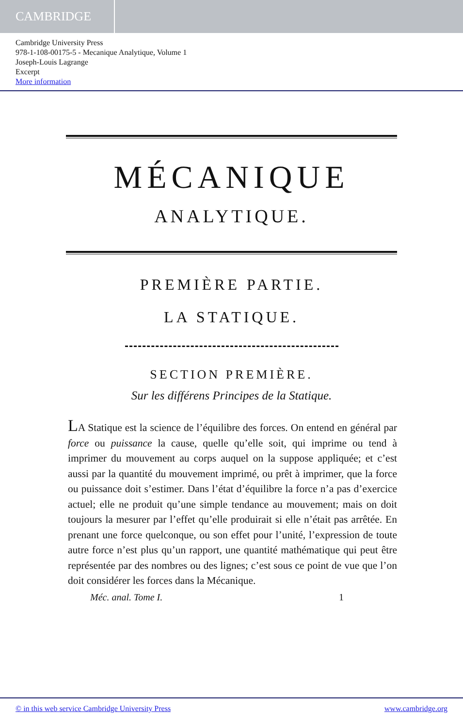CAMBRIDGE
Cambridge University Press
978-1-108-00175-5 - Mecanique Analytique, Volume 1
Joseph-Louis Lagrange
Excerpt
More information
MÉCANIQUE
ANALYTIQUE.
PREMIÈRE PARTIE.
LA STATIQUE.
SECTION PREMIÈRE.
Sur les différens Principes de la Statique.
LA Statique est la science de l’équilibre des forces. On entend en général par force ou puissance la cause, quelle qu’elle soit, qui imprime ou tend à imprimer du mouvement au corps auquel on la suppose appliquée; et c’est aussi par la quantité du mouvement imprimé, ou prêt à imprimer, que la force ou puissance doit s’estimer. Dans l’état d’équilibre la force n’a pas d’exercice actuel; elle ne produit qu’une simple tendance au mouvement; mais on doit toujours la mesurer par l’effet qu’elle produirait si elle n’était pas arrêtée. En prenant une force quelconque, ou son effet pour l’unité, l’expression de toute autre force n’est plus qu’un rapport, une quantité mathématique qui peut être représentée par des nombres ou des lignes; c’est sous ce point de vue que l’on doit considérer les forces dans la Mécanique.
Méc. anal. Tome I. 1
© in this web service Cambridge University Press www.cambridge.org